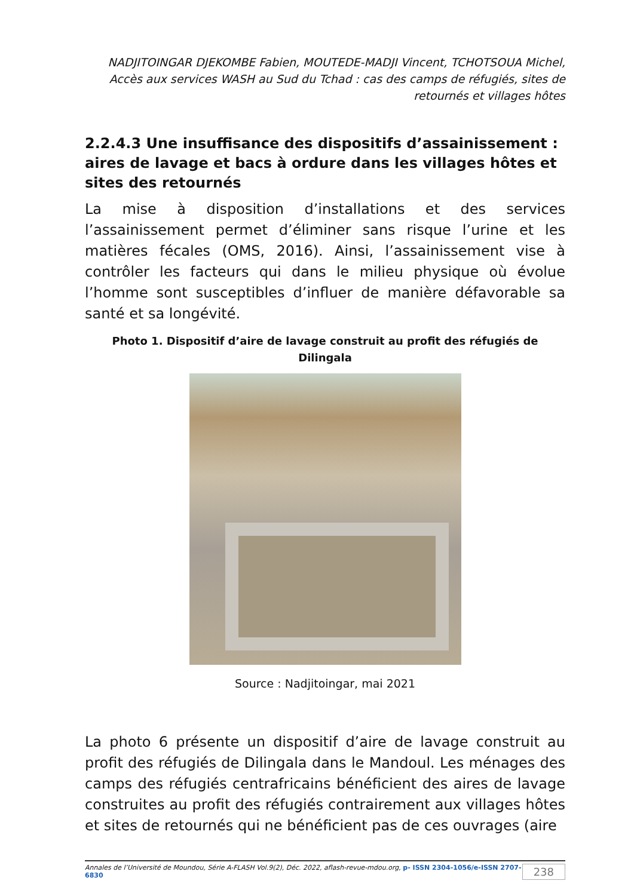NADJITOINGAR DJEKOMBE Fabien, MOUTEDE-MADJI Vincent, TCHOTSOUA Michel, Accès aux services WASH au Sud du Tchad : cas des camps de réfugiés, sites de retournés et villages hôtes
2.2.4.3 Une insuffisance des dispositifs d’assainissement : aires de lavage et bacs à ordure dans les villages hôtes et sites des retournés
La mise à disposition d’installations et des services l’assainissement permet d’éliminer sans risque l’urine et les matières fécales (OMS, 2016). Ainsi, l’assainissement vise à contrôler les facteurs qui dans le milieu physique où évolue l’homme sont susceptibles d’influer de manière défavorable sa santé et sa longévité.
Photo 1. Dispositif d’aire de lavage construit au profit des réfugiés de Dilingala
Source : Nadjitoingar, mai 2021
La photo 6 présente un dispositif d’aire de lavage construit au profit des réfugiés de Dilingala dans le Mandoul. Les ménages des camps des réfugiés centrafricains bénéficient des aires de lavage construites au profit des réfugiés contrairement aux villages hôtes et sites de retournés qui ne bénéficient pas de ces ouvrages (aire
Annales de l’Université de Moundou, Série A-FLASH Vol.9(2), Déc. 2022, aflash-revue-mdou.org, p- ISSN 2304-1056/e-ISSN 2707-6830 238